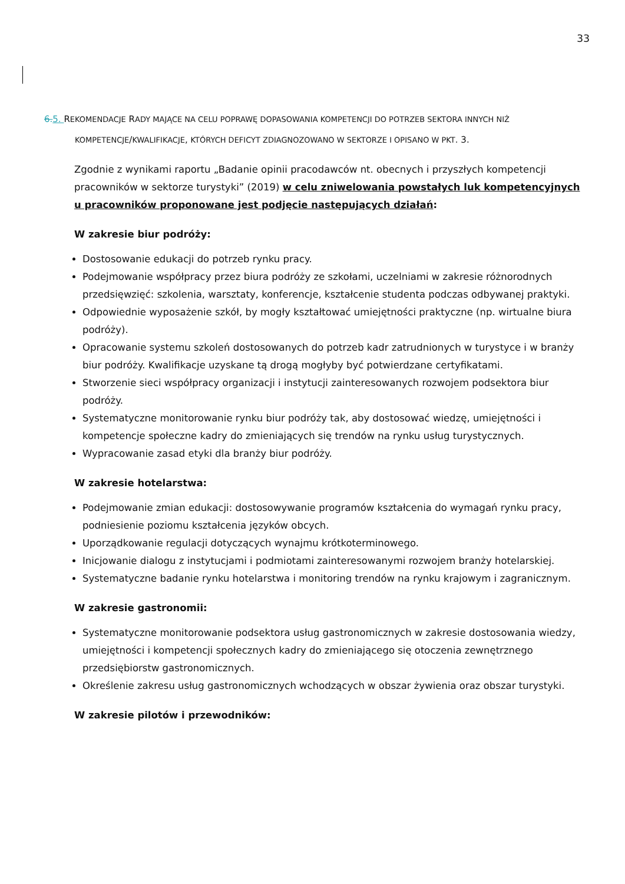33
6.5. REKOMENDACJE RADY MAJĄCE NA CELU POPRAWĘ DOPASOWANIA KOMPETENCJI DO POTRZEB SEKTORA INNYCH NIŻ KOMPETENCJE/KWALIFIKACJE, KTÓRYCH DEFICYT ZDIAGNOZOWANO W SEKTORZE I OPISANO W PKT. 3.
Zgodnie z wynikami raportu „Badanie opinii pracodawców nt. obecnych i przyszłych kompetencji pracowników w sektorze turystyki” (2019) w celu zniwelowania powstałych luk kompetencyjnych u pracowników proponowane jest podjęcie następujących działań:
W zakresie biur podróży:
Dostosowanie edukacji do potrzeb rynku pracy.
Podejmowanie współpracy przez biura podróży ze szkołami, uczelniami w zakresie różnorodnych przedsięwzięć: szkolenia, warsztaty, konferencje, kształcenie studenta podczas odbywanej praktyki.
Odpowiednie wyposażenie szkół, by mogły kształtować umiejętności praktyczne (np. wirtualne biura podróży).
Opracowanie systemu szkoleń dostosowanych do potrzeb kadr zatrudnionych w turystyce i w branży biur podróży. Kwalifikacje uzyskane tą drogą mogłyby być potwierdzane certyfikatami.
Stworzenie sieci współpracy organizacji i instytucji zainteresowanych rozwojem podsektora biur podróży.
Systematyczne monitorowanie rynku biur podróży tak, aby dostosować wiedzę, umiejętności i kompetencje społeczne kadry do zmieniających się trendów na rynku usług turystycznych.
Wypracowanie zasad etyki dla branży biur podróży.
W zakresie hotelarstwa:
Podejmowanie zmian edukacji: dostosowywanie programów kształcenia do wymagań rynku pracy, podniesienie poziomu kształcenia języków obcych.
Uporządkowanie regulacji dotyczących wynajmu krótkoterminowego.
Inicjowanie dialogu z instytucjami i podmiotami zainteresowanymi rozwojem branży hotelarskiej.
Systematyczne badanie rynku hotelarstwa i monitoring trendów na rynku krajowym i zagranicznym.
W zakresie gastronomii:
Systematyczne monitorowanie podsektora usług gastronomicznych w zakresie dostosowania wiedzy, umiejętności i kompetencji społecznych kadry do zmieniającego się otoczenia zewnętrznego przedsiębiorstw gastronomicznych.
Określenie zakresu usług gastronomicznych wchodzących w obszar żywienia oraz obszar turystyki.
W zakresie pilotów i przewodników: